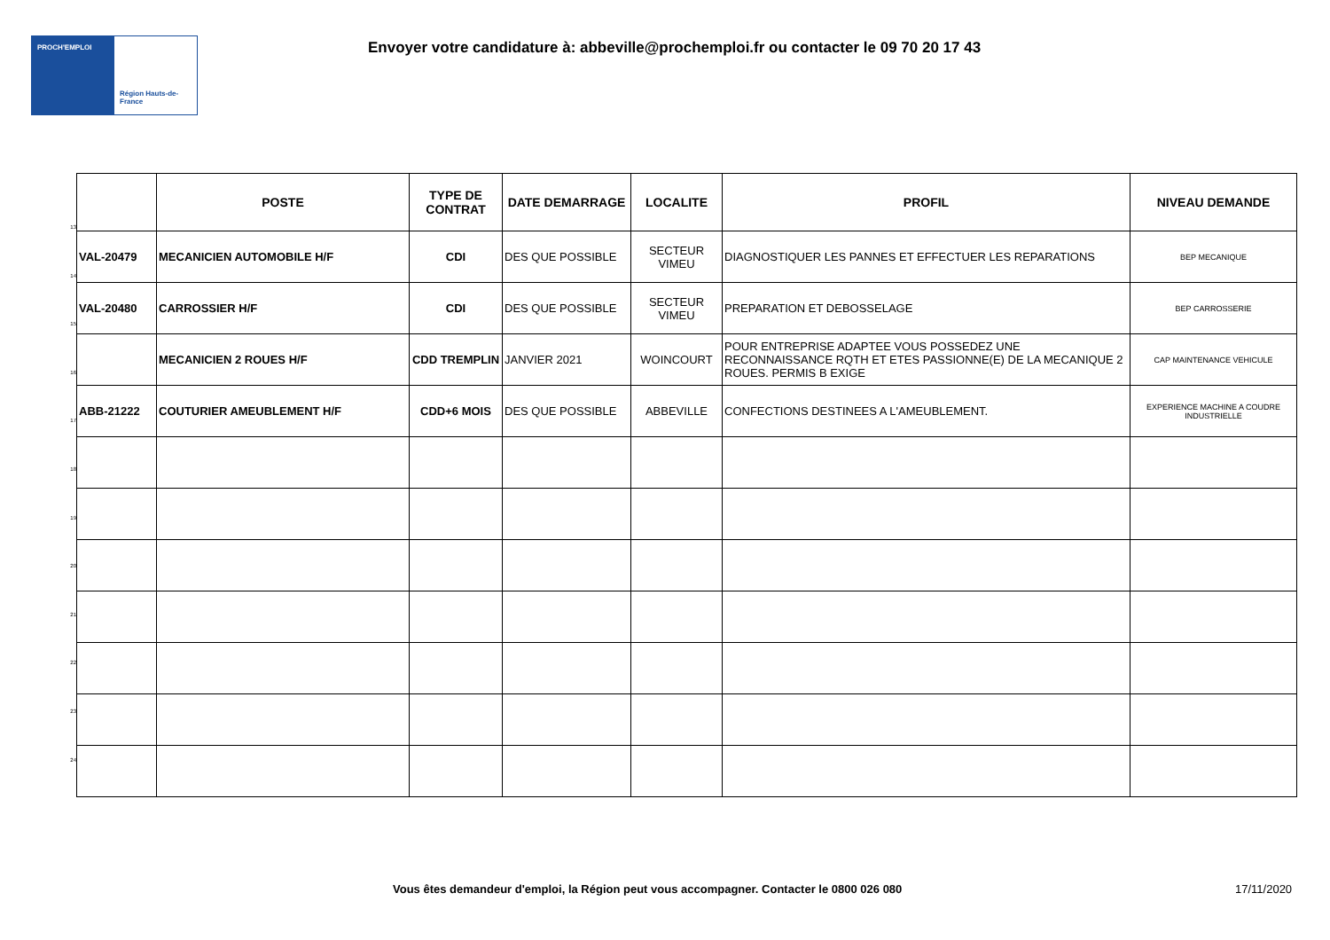PROCH'EMPLOI
Région Hauts-de-France
Envoyer votre candidature à: abbeville@prochemploi.fr ou contacter le 09 70 20 17 43
13
14
15
16
17
18
19
20
21
22
23
24
| | POSTE | TYPE DE CONTRAT | DATE DEMARRAGE | LOCALITE | PROFIL | NIVEAU DEMANDE |
| --- | --- | --- | --- | --- | --- | --- |
| VAL-20479 | MECANICIEN AUTOMOBILE H/F | CDI | DES QUE POSSIBLE | SECTEUR VIMEU | DIAGNOSTIQUER LES PANNES ET EFFECTUER LES REPARATIONS | BEP MECANIQUE |
| VAL-20480 | CARROSSIER H/F | CDI | DES QUE POSSIBLE | SECTEUR VIMEU | PREPARATION ET DEBOSSELAGE | BEP CARROSSERIE |
| | MECANICIEN 2 ROUES H/F | CDD TREMPLIN | JANVIER 2021 | WOINCOURT | POUR ENTREPRISE ADAPTEE VOUS POSSEDEZ UNE RECONNAISSANCE RQTH ET ETES PASSIONNE(E) DE LA MECANIQUE 2 ROUES. PERMIS B EXIGE | CAP MAINTENANCE VEHICULE |
| ABB-21222 | COUTURIER AMEUBLEMENT H/F | CDD+6 MOIS | DES QUE POSSIBLE | ABBEVILLE | CONFECTIONS DESTINEES A L'AMEUBLEMENT. | EXPERIENCE MACHINE A COUDRE INDUSTRIELLE |
Vous êtes demandeur d'emploi, la Région peut vous accompagner. Contacter le 0800 026 080 17/11/2020